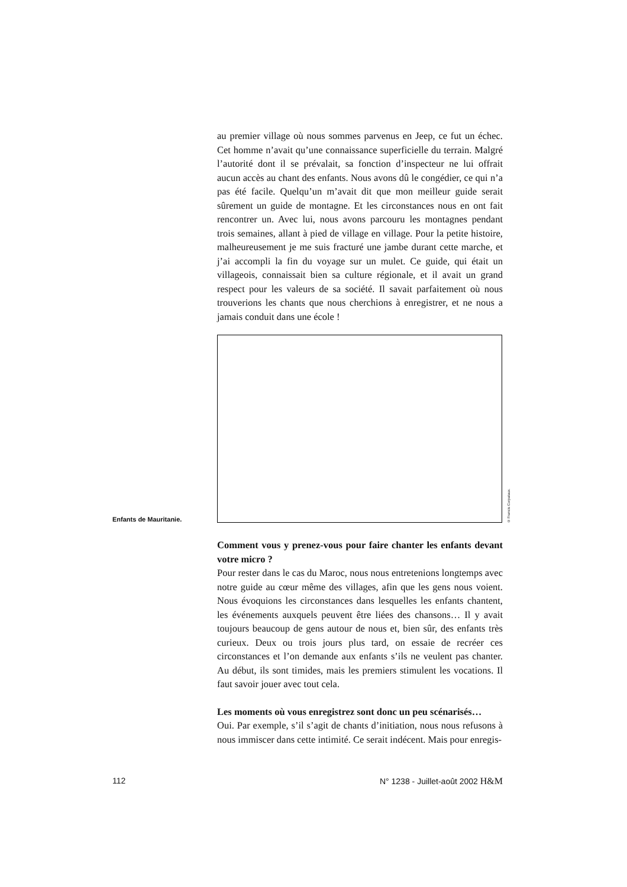au premier village où nous sommes parvenus en Jeep, ce fut un échec. Cet homme n’avait qu’une connaissance superficielle du terrain. Malgré l’autorité dont il se prévalait, sa fonction d’inspecteur ne lui offrait aucun accès au chant des enfants. Nous avons dû le congédier, ce qui n’a pas été facile. Quelqu’un m’avait dit que mon meilleur guide serait sûrement un guide de montagne. Et les circonstances nous en ont fait rencontrer un. Avec lui, nous avons parcouru les montagnes pendant trois semaines, allant à pied de village en village. Pour la petite histoire, malheureusement je me suis fracturé une jambe durant cette marche, et j’ai accompli la fin du voyage sur un mulet. Ce guide, qui était un villageois, connaissait bien sa culture régionale, et il avait un grand respect pour les valeurs de sa société. Il savait parfaitement où nous trouverions les chants que nous cherchions à enregistrer, et ne nous a jamais conduit dans une école !
Enfants de Mauritanie.
© Francis Corpataux.
Comment vous y prenez-vous pour faire chanter les enfants devant votre micro ?
Pour rester dans le cas du Maroc, nous nous entretenions longtemps avec notre guide au cœur même des villages, afin que les gens nous voient. Nous évoquions les circonstances dans lesquelles les enfants chantent, les événements auxquels peuvent être liées des chansons… Il y avait toujours beaucoup de gens autour de nous et, bien sûr, des enfants très curieux. Deux ou trois jours plus tard, on essaie de recréer ces circonstances et l’on demande aux enfants s’ils ne veulent pas chanter. Au début, ils sont timides, mais les premiers stimulent les vocations. Il faut savoir jouer avec tout cela.
Les moments où vous enregistrez sont donc un peu scénarisés…
Oui. Par exemple, s’il s’agit de chants d’initiation, nous nous refusons à nous immiscer dans cette intimité. Ce serait indécent. Mais pour enregis-
112 N° 1238 - Juillet-août 2002 H&M